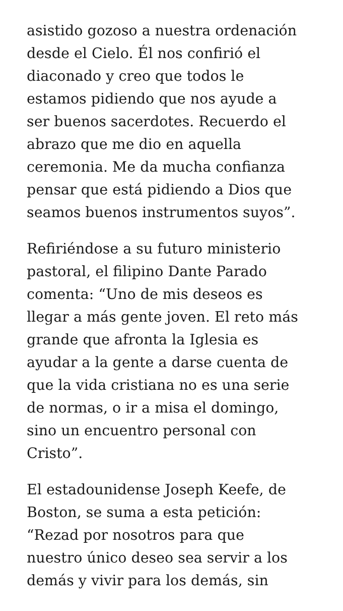asistido gozoso a nuestra ordenación
desde el Cielo. Él nos confirió el
diaconado y creo que todos le
estamos pidiendo que nos ayude a
ser buenos sacerdotes. Recuerdo el
abrazo que me dio en aquella
ceremonia. Me da mucha confianza
pensar que está pidiendo a Dios que
seamos buenos instrumentos suyos”.
Refiriéndose a su futuro ministerio
pastoral, el filipino Dante Parado
comenta: “Uno de mis deseos es
llegar a más gente joven. El reto más
grande que afronta la Iglesia es
ayudar a la gente a darse cuenta de
que la vida cristiana no es una serie
de normas, o ir a misa el domingo,
sino un encuentro personal con
Cristo”.
El estadounidense Joseph Keefe, de
Boston, se suma a esta petición:
“Rezad por nosotros para que
nuestro único deseo sea servir a los
demás y vivir para los demás, sin